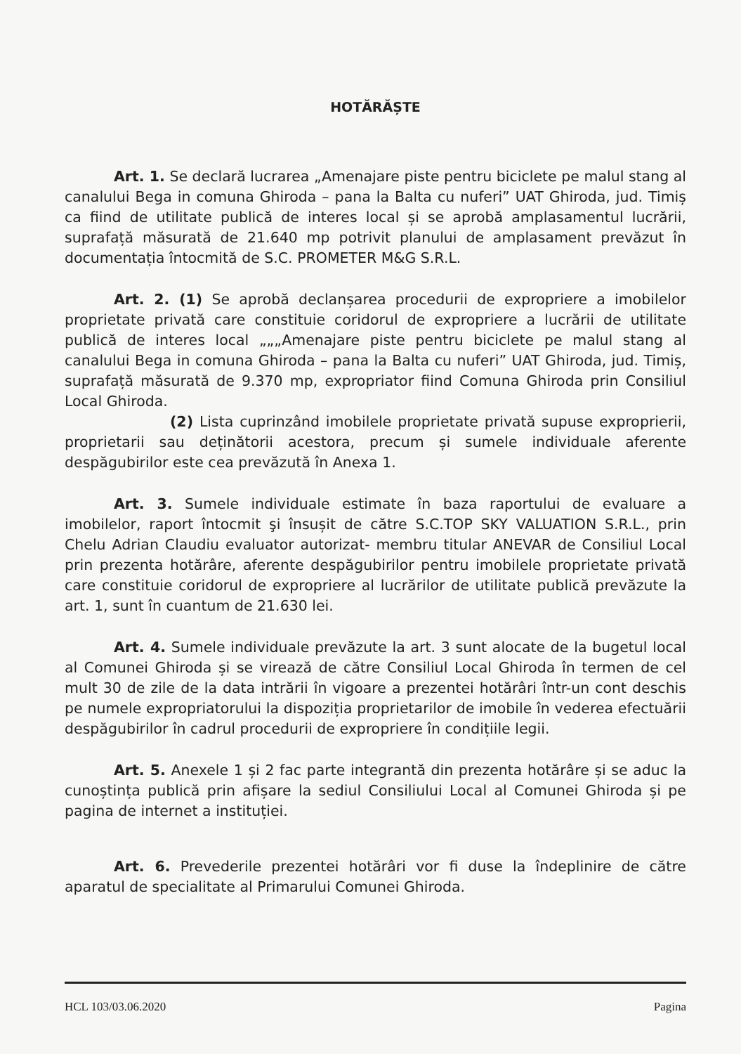HOTĂRĂȘTE
Art. 1. Se declară lucrarea „Amenajare piste pentru biciclete pe malul stang al canalului Bega in comuna Ghiroda – pana la Balta cu nuferi” UAT Ghiroda, jud. Timiș ca fiind de utilitate publică de interes local și se aprobă amplasamentul lucrării, suprafață măsurată de 21.640 mp potrivit planului de amplasament prevăzut în documentația întocmită de S.C. PROMETER M&G S.R.L.
Art. 2. (1) Se aprobă declanșarea procedurii de expropriere a imobilelor proprietate privată care constituie coridorul de expropriere a lucrării de utilitate publică de interes local „„„Amenajare piste pentru biciclete pe malul stang al canalului Bega in comuna Ghiroda – pana la Balta cu nuferi” UAT Ghiroda, jud. Timiș, suprafață măsurată de 9.370 mp, expropriator fiind Comuna Ghiroda prin Consiliul Local Ghiroda.
(2) Lista cuprinzând imobilele proprietate privată supuse exproprierii, proprietarii sau deținătorii acestora, precum și sumele individuale aferente despăgubirilor este cea prevăzută în Anexa 1.
Art. 3. Sumele individuale estimate în baza raportului de evaluare a imobilelor, raport întocmit şi însușit de către S.C.TOP SKY VALUATION S.R.L., prin Chelu Adrian Claudiu evaluator autorizat- membru titular ANEVAR de Consiliul Local prin prezenta hotărâre, aferente despăgubirilor pentru imobilele proprietate privată care constituie coridorul de expropriere al lucrărilor de utilitate publică prevăzute la art. 1, sunt în cuantum de 21.630 lei.
Art. 4. Sumele individuale prevăzute la art. 3 sunt alocate de la bugetul local al Comunei Ghiroda și se virează de către Consiliul Local Ghiroda în termen de cel mult 30 de zile de la data intrării în vigoare a prezentei hotărâri într-un cont deschis pe numele expropriatorului la dispoziția proprietarilor de imobile în vederea efectuării despăgubirilor în cadrul procedurii de expropriere în condițiile legii.
Art. 5. Anexele 1 și 2 fac parte integrantă din prezenta hotărâre și se aduc la cunoștința publică prin afișare la sediul Consiliului Local al Comunei Ghiroda și pe pagina de internet a instituției.
Art. 6. Prevederile prezentei hotărâri vor fi duse la îndeplinire de către aparatul de specialitate al Primarului Comunei Ghiroda.
HCL 103/03.06.2020 Pagina